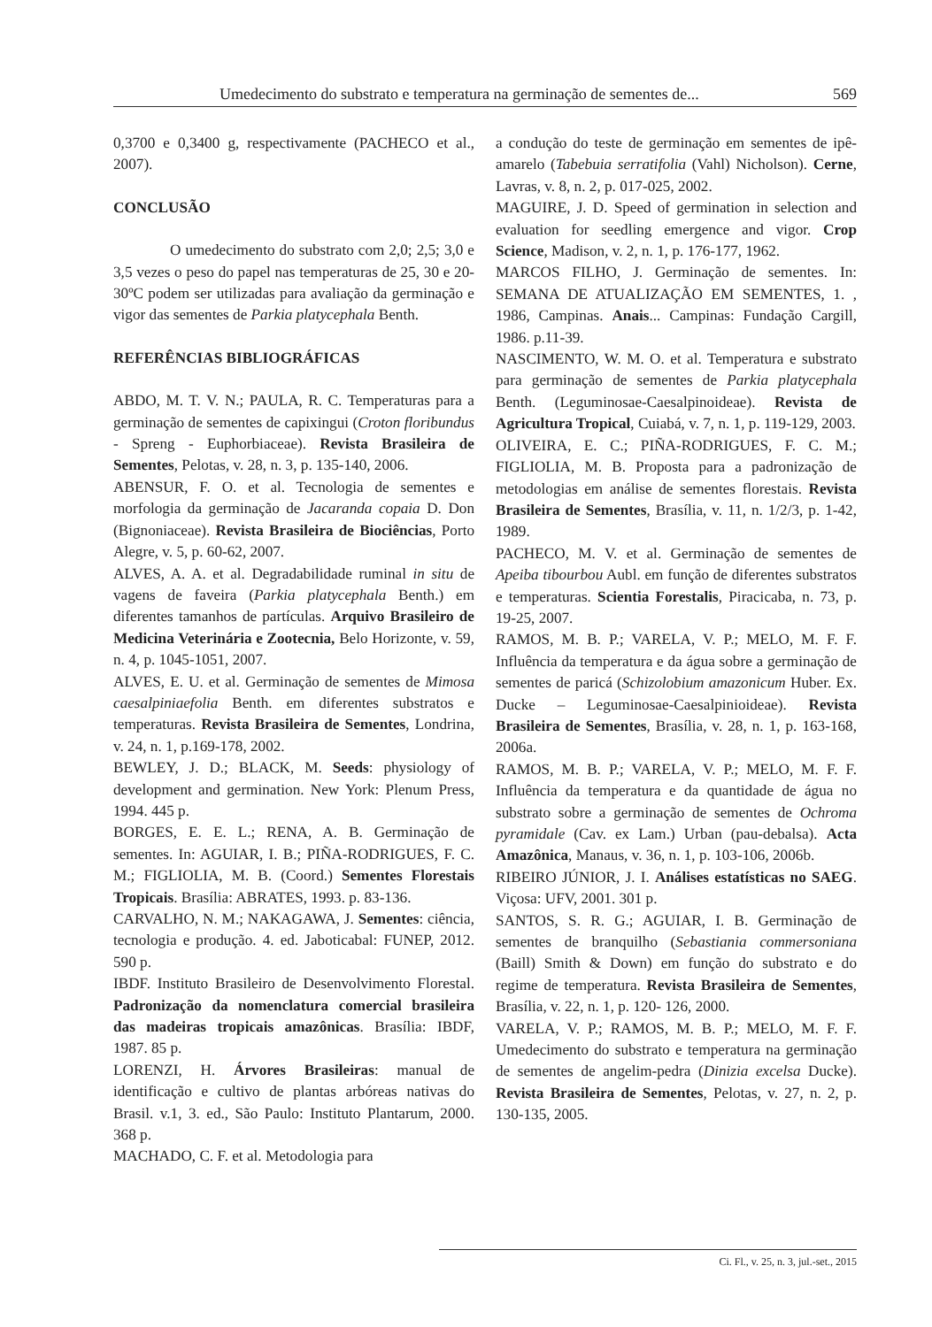Umedecimento do substrato e temperatura na germinação de sementes de... 569
0,3700 e 0,3400 g, respectivamente (PACHECO et al., 2007).
CONCLUSÃO
O umedecimento do substrato com 2,0; 2,5; 3,0 e 3,5 vezes o peso do papel nas temperaturas de 25, 30 e 20-30ºC podem ser utilizadas para avaliação da germinação e vigor das sementes de Parkia platycephala Benth.
REFERÊNCIAS BIBLIOGRÁFICAS
ABDO, M. T. V. N.; PAULA, R. C. Temperaturas para a germinação de sementes de capixingui (Croton floribundus - Spreng - Euphorbiaceae). Revista Brasileira de Sementes, Pelotas, v. 28, n. 3, p. 135-140, 2006.
ABENSUR, F. O. et al. Tecnologia de sementes e morfologia da germinação de Jacaranda copaia D. Don (Bignoniaceae). Revista Brasileira de Biociências, Porto Alegre, v. 5, p. 60-62, 2007.
ALVES, A. A. et al. Degradabilidade ruminal in situ de vagens de faveira (Parkia platycephala Benth.) em diferentes tamanhos de partículas. Arquivo Brasileiro de Medicina Veterinária e Zootecnia, Belo Horizonte, v. 59, n. 4, p. 1045-1051, 2007.
ALVES, E. U. et al. Germinação de sementes de Mimosa caesalpiniaefolia Benth. em diferentes substratos e temperaturas. Revista Brasileira de Sementes, Londrina, v. 24, n. 1, p.169-178, 2002.
BEWLEY, J. D.; BLACK, M. Seeds: physiology of development and germination. New York: Plenum Press, 1994. 445 p.
BORGES, E. E. L.; RENA, A. B. Germinação de sementes. In: AGUIAR, I. B.; PIÑA-RODRIGUES, F. C. M.; FIGLIOLIA, M. B. (Coord.) Sementes Florestais Tropicais. Brasília: ABRATES, 1993. p. 83-136.
CARVALHO, N. M.; NAKAGAWA, J. Sementes: ciência, tecnologia e produção. 4. ed. Jaboticabal: FUNEP, 2012. 590 p.
IBDF. Instituto Brasileiro de Desenvolvimento Florestal. Padronização da nomenclatura comercial brasileira das madeiras tropicais amazônicas. Brasília: IBDF, 1987. 85 p.
LORENZI, H. Árvores Brasileiras: manual de identificação e cultivo de plantas arbóreas nativas do Brasil. v.1, 3. ed., São Paulo: Instituto Plantarum, 2000. 368 p.
MACHADO, C. F. et al. Metodologia para
a condução do teste de germinação em sementes de ipê-amarelo (Tabebuia serratifolia (Vahl) Nicholson). Cerne, Lavras, v. 8, n. 2, p. 017-025, 2002.
MAGUIRE, J. D. Speed of germination in selection and evaluation for seedling emergence and vigor. Crop Science, Madison, v. 2, n. 1, p. 176-177, 1962.
MARCOS FILHO, J. Germinação de sementes. In: SEMANA DE ATUALIZAÇÃO EM SEMENTES, 1. , 1986, Campinas. Anais... Campinas: Fundação Cargill, 1986. p.11-39.
NASCIMENTO, W. M. O. et al. Temperatura e substrato para germinação de sementes de Parkia platycephala Benth. (Leguminosae-Caesalpinoideae). Revista de Agricultura Tropical, Cuiabá, v. 7, n. 1, p. 119-129, 2003.
OLIVEIRA, E. C.; PIÑA-RODRIGUES, F. C. M.; FIGLIOLIA, M. B. Proposta para a padronização de metodologias em análise de sementes florestais. Revista Brasileira de Sementes, Brasília, v. 11, n. 1/2/3, p. 1-42, 1989.
PACHECO, M. V. et al. Germinação de sementes de Apeiba tibourbou Aubl. em função de diferentes substratos e temperaturas. Scientia Forestalis, Piracicaba, n. 73, p. 19-25, 2007.
RAMOS, M. B. P.; VARELA, V. P.; MELO, M. F. F. Influência da temperatura e da água sobre a germinação de sementes de paricá (Schizolobium amazonicum Huber. Ex. Ducke – Leguminosae-Caesalpinioideae). Revista Brasileira de Sementes, Brasília, v. 28, n. 1, p. 163-168, 2006a.
RAMOS, M. B. P.; VARELA, V. P.; MELO, M. F. F. Influência da temperatura e da quantidade de água no substrato sobre a germinação de sementes de Ochroma pyramidale (Cav. ex Lam.) Urban (pau-debalsa). Acta Amazônica, Manaus, v. 36, n. 1, p. 103-106, 2006b.
RIBEIRO JÚNIOR, J. I. Análises estatísticas no SAEG. Viçosa: UFV, 2001. 301 p.
SANTOS, S. R. G.; AGUIAR, I. B. Germinação de sementes de branquilho (Sebastiania commersoniana (Baill) Smith & Down) em função do substrato e do regime de temperatura. Revista Brasileira de Sementes, Brasília, v. 22, n. 1, p. 120- 126, 2000.
VARELA, V. P.; RAMOS, M. B. P.; MELO, M. F. F. Umedecimento do substrato e temperatura na germinação de sementes de angelim-pedra (Dinizia excelsa Ducke). Revista Brasileira de Sementes, Pelotas, v. 27, n. 2, p. 130-135, 2005.
Ci. Fl., v. 25, n. 3, jul.-set., 2015